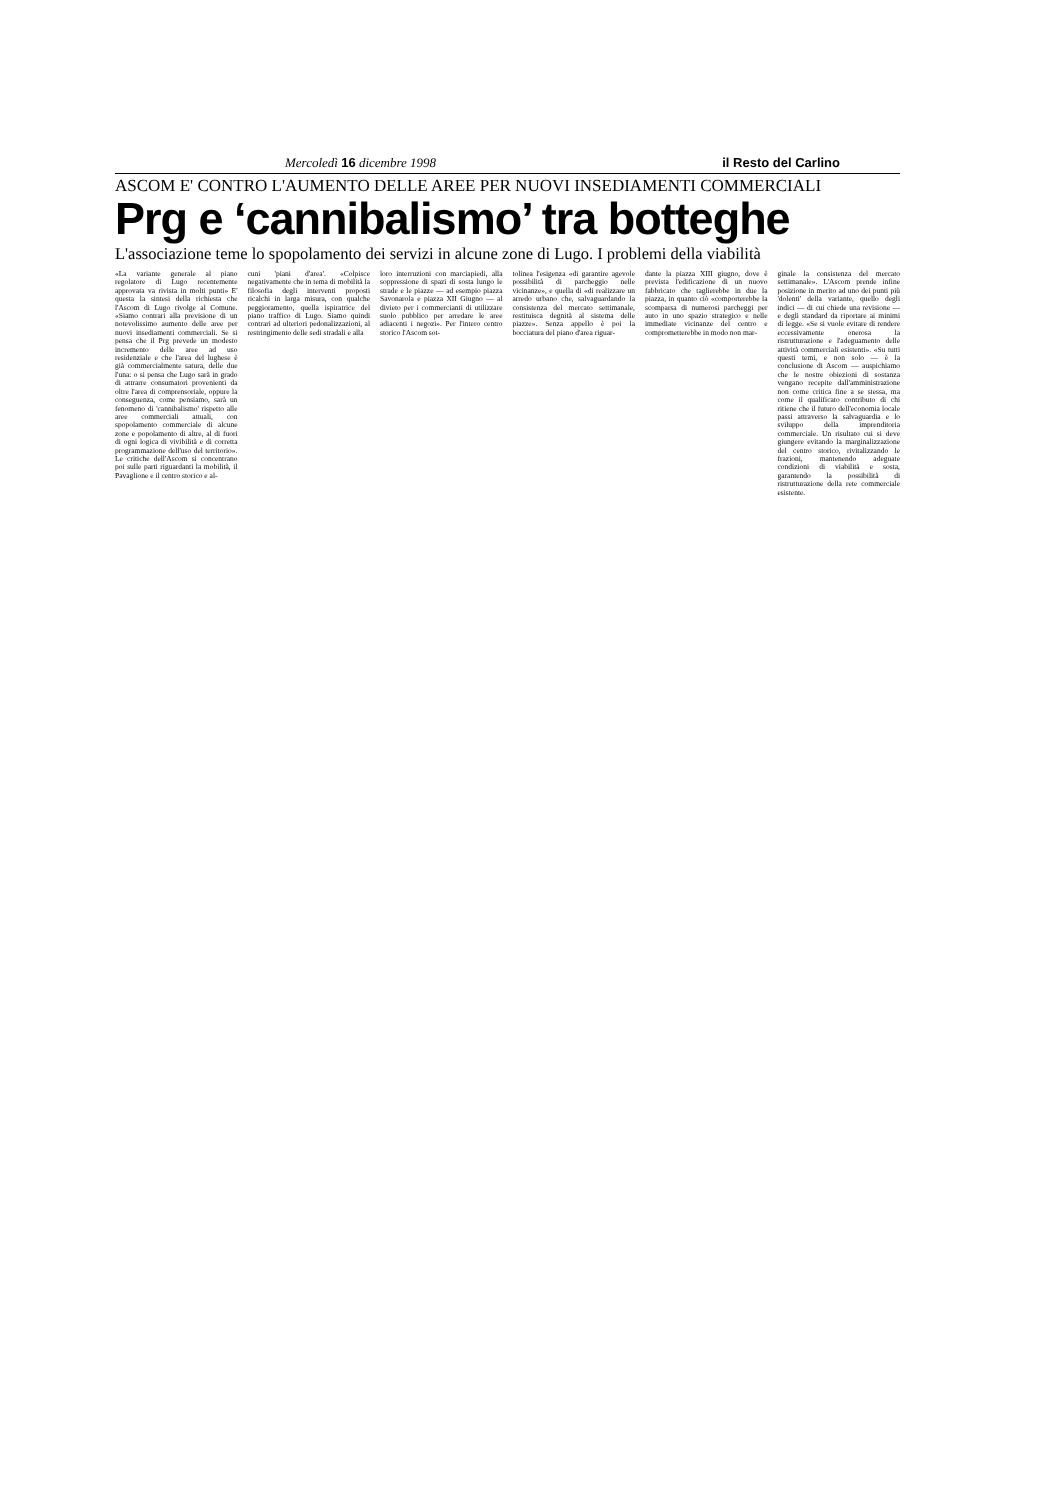Mercoledì 16 dicembre 1998 il Resto del Carlino
ASCOM E' CONTRO L'AUMENTO DELLE AREE PER NUOVI INSEDIAMENTI COMMERCIALI
Prg e ‘cannibalismo’ tra botteghe
L'associazione teme lo spopolamento dei servizi in alcune zone di Lugo. I problemi della viabilità
«La variante generale al piano regolatore di Lugo recentemente approvata va rivista in molti punti» E' questa la sintesi della richiesta che l'Ascom di Lugo rivolge al Comune. «Siamo contrari alla previsione di un notevolissimo aumento delle aree per nuovi insediamenti commerciali. Se si pensa che il Prg prevede un modesto incremento delle aree ad uso residenziale e che l'area del lughese è già commercialmente satura, delle due l'una: o si pensa che Lugo sarà in grado di attrarre consumatori provenienti da oltre l'area di comprensoriale, oppure la conseguenza, come pensiamo, sarà un fenomeno di 'cannibalismo' rispetto alle aree commerciali attuali, con spopolamento commerciale di alcune zone e popolamento di altre, al di fuori di ogni logica di vivibilità e di corretta programmazione dell'uso del territorio». Le critiche dell'Ascom si concentrano poi sulle parti riguardanti la mobilità, il Pavaglione e il centro storico e al-
cuni 'piani d'area'. «Colpisce negativamente che in tema di mobilità la filosofia degli interventi proposti ricalchi in larga misura, con qualche peggioramento, quella ispiratrice del piano traffico di Lugo. Siamo quindi contrari ad ulteriori pedonalizzazioni, al restringimento delle sedi stradali e alla
loro interruzioni con marciapiedi, alla soppressione di spazi di sosta lungo le strade e le piazze — ad esempio piazza Savonarola e piazza XII Giugno — al divieto per i commercianti di utilizzare suolo pubblico per arredare le aree adiacenti i negozi». Per l'intero centro storico l'Ascom sot-
tolinea l'esigenza «di garantire agevole possibilità di parcheggio nelle vicinanze», e quella di «di realizzare un arredo urbano che, salvaguardando la consistenza del mercato settimanale, restituisca degnità al sistema delle piazze». Senza appello è poi la bocciatura del piano d'area riguar-
dante la piazza XIII giugno, dove è prevista l'edificazione di un nuovo fabbricato che taglierebbe in due la piazza, in quanto ciò «comporterebbe la scomparsa di numerosi parcheggi per auto in uno spazio strategico e nelle immediate vicinanze del centro e comprometterebbe in modo non mar-
ginale la consistenza del mercato settimanale». L'Ascom prende infine posizione in merito ad uno dei punti più 'dolenti' della variante, quello degli indici — di cui chiede una revisione — e degli standard da riportare ai minimi di legge. «Se si vuole evitare di rendere eccessivamente onerosa la ristrutturazione e l'adeguamento delle attività commerciali esistenti». «Su tutti questi temi, e non solo — è la conclusione di Ascom — auspichiamo che le nostre obiezioni di sostanza vengano recepite dall'amministrazione non come critica fine a se stessa, ma come il qualificato contributo di chi ritiene che il futuro dell'economia locale passi attraverso la salvaguardia e lo sviluppo della imprenditoria commerciale. Un risultato cui si deve giungere evitando la marginalizzazione del centro storico, rivitalizzando le frazioni, mantenendo adeguate condizioni di viabilità e sosta, garantendo la possibilità di ristrutturazione della rete commerciale esistente.